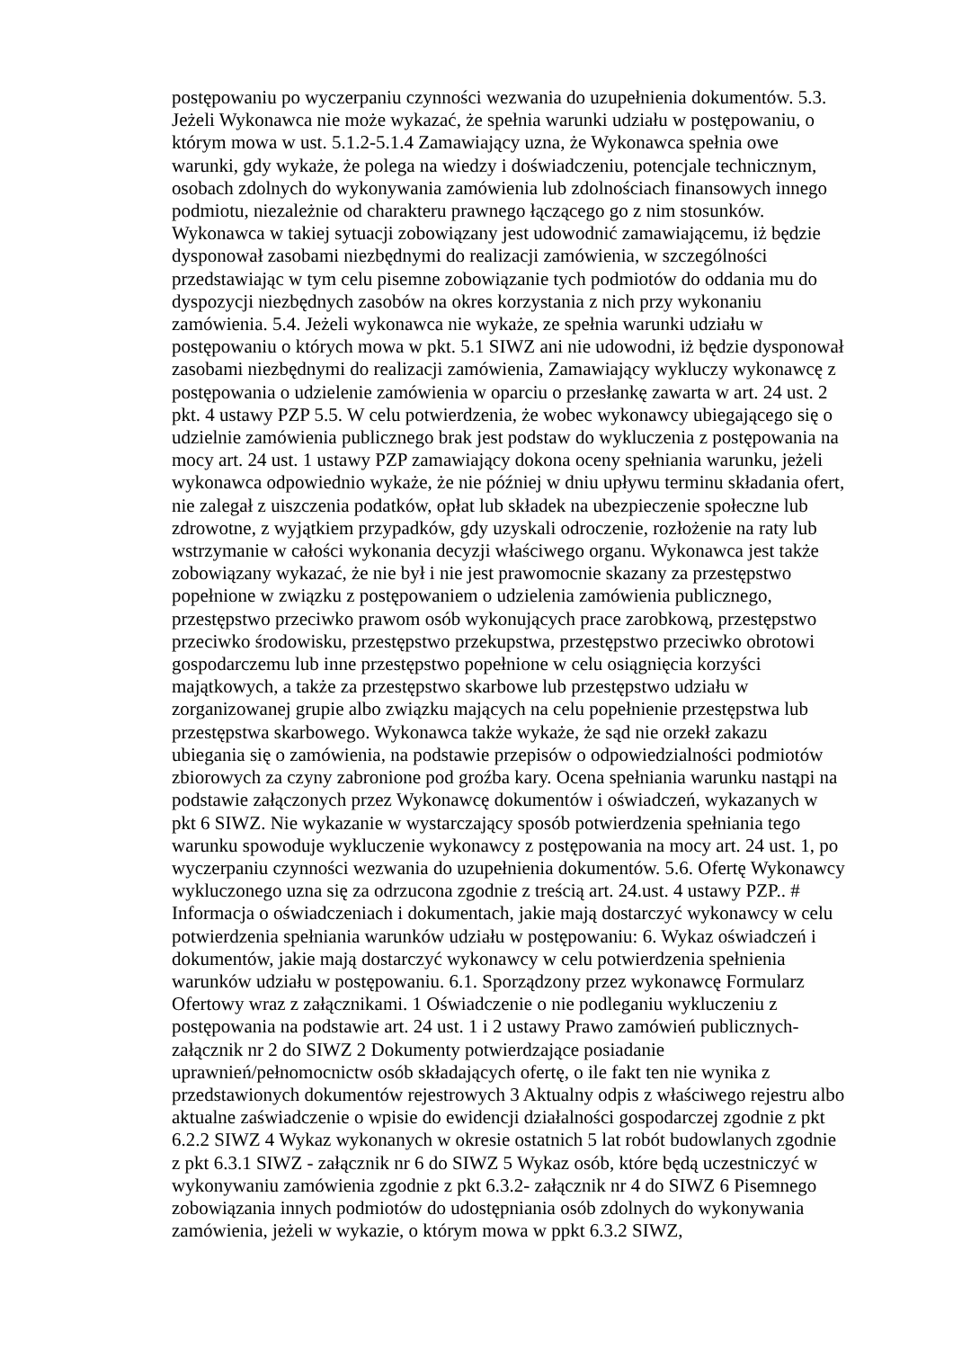postępowaniu po wyczerpaniu czynności wezwania do uzupełnienia dokumentów. 5.3. Jeżeli Wykonawca nie może wykazać, że spełnia warunki udziału w postępowaniu, o którym mowa w ust. 5.1.2-5.1.4 Zamawiający uzna, że Wykonawca spełnia owe warunki, gdy wykaże, że polega na wiedzy i doświadczeniu, potencjale technicznym, osobach zdolnych do wykonywania zamówienia lub zdolnościach finansowych innego podmiotu, niezależnie od charakteru prawnego łączącego go z nim stosunków. Wykonawca w takiej sytuacji zobowiązany jest udowodnić zamawiającemu, iż będzie dysponował zasobami niezbędnymi do realizacji zamówienia, w szczególności przedstawiając w tym celu pisemne zobowiązanie tych podmiotów do oddania mu do dyspozycji niezbędnych zasobów na okres korzystania z nich przy wykonaniu zamówienia. 5.4. Jeżeli wykonawca nie wykaże, ze spełnia warunki udziału w postępowaniu o których mowa w pkt. 5.1 SIWZ ani nie udowodni, iż będzie dysponował zasobami niezbędnymi do realizacji zamówienia, Zamawiający wykluczy wykonawcę z postępowania o udzielenie zamówienia w oparciu o przesłankę zawarta w art. 24 ust. 2 pkt. 4 ustawy PZP 5.5. W celu potwierdzenia, że wobec wykonawcy ubiegającego się o udzielnie zamówienia publicznego brak jest podstaw do wykluczenia z postępowania na mocy art. 24 ust. 1 ustawy PZP zamawiający dokona oceny spełniania warunku, jeżeli wykonawca odpowiednio wykaże, że nie później w dniu upływu terminu składania ofert, nie zalegał z uiszczenia podatków, opłat lub składek na ubezpieczenie społeczne lub zdrowotne, z wyjątkiem przypadków, gdy uzyskali odroczenie, rozłożenie na raty lub wstrzymanie w całości wykonania decyzji właściwego organu. Wykonawca jest także zobowiązany wykazać, że nie był i nie jest prawomocnie skazany za przestępstwo popełnione w związku z postępowaniem o udzielenia zamówienia publicznego, przestępstwo przeciwko prawom osób wykonujących prace zarobkową, przestępstwo przeciwko środowisku, przestępstwo przekupstwa, przestępstwo przeciwko obrotowi gospodarczemu lub inne przestępstwo popełnione w celu osiągnięcia korzyści majątkowych, a także za przestępstwo skarbowe lub przestępstwo udziału w zorganizowanej grupie albo związku mających na celu popełnienie przestępstwa lub przestępstwa skarbowego. Wykonawca także wykaże, że sąd nie orzekł zakazu ubiegania się o zamówienia, na podstawie przepisów o odpowiedzialności podmiotów zbiorowych za czyny zabronione pod groźba kary. Ocena spełniania warunku nastąpi na podstawie załączonych przez Wykonawcę dokumentów i oświadczeń, wykazanych w pkt 6 SIWZ. Nie wykazanie w wystarczający sposób potwierdzenia spełniania tego warunku spowoduje wykluczenie wykonawcy z postępowania na mocy art. 24 ust. 1, po wyczerpaniu czynności wezwania do uzupełnienia dokumentów. 5.6. Ofertę Wykonawcy wykluczonego uzna się za odrzucona zgodnie z treścią art. 24.ust. 4 ustawy PZP.. # Informacja o oświadczeniach i dokumentach, jakie mają dostarczyć wykonawcy w celu potwierdzenia spełniania warunków udziału w postępowaniu: 6. Wykaz oświadczeń i dokumentów, jakie mają dostarczyć wykonawcy w celu potwierdzenia spełnienia warunków udziału w postępowaniu. 6.1. Sporządzony przez wykonawcę Formularz Ofertowy wraz z załącznikami. 1 Oświadczenie o nie podleganiu wykluczeniu z postępowania na podstawie art. 24 ust. 1 i 2 ustawy Prawo zamówień publicznych-załącznik nr 2 do SIWZ 2 Dokumenty potwierdzające posiadanie uprawnień/pełnomocnictw osób składających ofertę, o ile fakt ten nie wynika z przedstawionych dokumentów rejestrowych 3 Aktualny odpis z właściwego rejestru albo aktualne zaświadczenie o wpisie do ewidencji działalności gospodarczej zgodnie z pkt 6.2.2 SIWZ 4 Wykaz wykonanych w okresie ostatnich 5 lat robót budowlanych zgodnie z pkt 6.3.1 SIWZ - załącznik nr 6 do SIWZ 5 Wykaz osób, które będą uczestniczyć w wykonywaniu zamówienia zgodnie z pkt 6.3.2- załącznik nr 4 do SIWZ 6 Pisemnego zobowiązania innych podmiotów do udostępniania osób zdolnych do wykonywania zamówienia, jeżeli w wykazie, o którym mowa w ppkt 6.3.2 SIWZ,